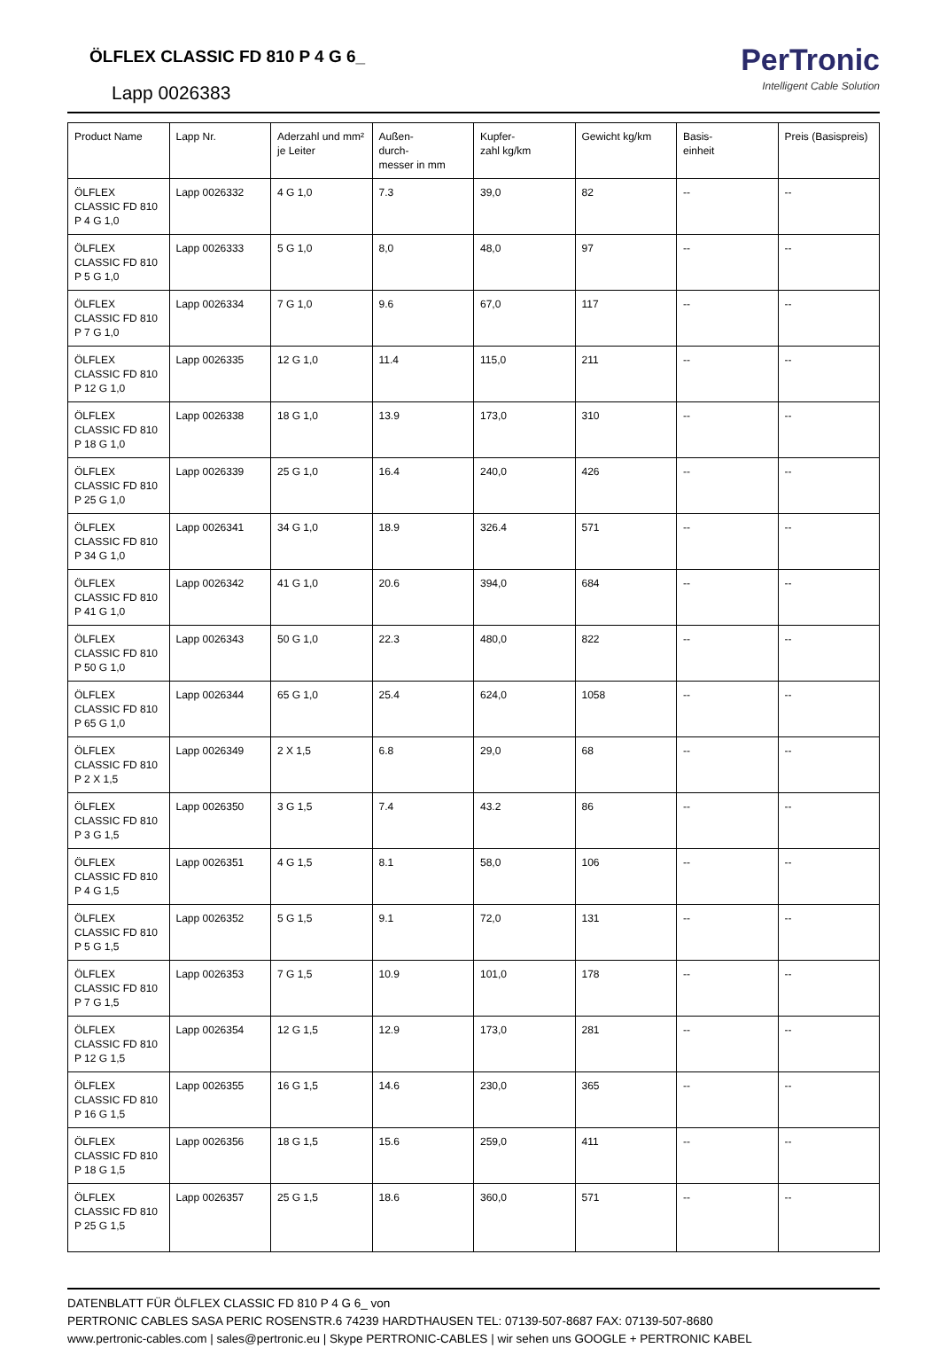ÖLFLEX CLASSIC FD 810 P 4 G 6_
Lapp 0026383
PerTronic
Intelligent Cable Solution
| Product Name | Lapp Nr. | Aderzahl und mm² je Leiter | Außen- durch- messer in mm | Kupfer- zahl kg/km | Gewicht kg/km | Basis- einheit | Preis (Basispreis) |
| --- | --- | --- | --- | --- | --- | --- | --- |
| ÖLFLEX CLASSIC FD 810 P 4 G 1,0 | Lapp 0026332 | 4 G 1,0 | 7.3 | 39,0 | 82 | -- | -- |
| ÖLFLEX CLASSIC FD 810 P 5 G 1,0 | Lapp 0026333 | 5 G 1,0 | 8,0 | 48,0 | 97 | -- | -- |
| ÖLFLEX CLASSIC FD 810 P 7 G 1,0 | Lapp 0026334 | 7 G 1,0 | 9.6 | 67,0 | 117 | -- | -- |
| ÖLFLEX CLASSIC FD 810 P 12 G 1,0 | Lapp 0026335 | 12 G 1,0 | 11.4 | 115,0 | 211 | -- | -- |
| ÖLFLEX CLASSIC FD 810 P 18 G 1,0 | Lapp 0026338 | 18 G 1,0 | 13.9 | 173,0 | 310 | -- | -- |
| ÖLFLEX CLASSIC FD 810 P 25 G 1,0 | Lapp 0026339 | 25 G 1,0 | 16.4 | 240,0 | 426 | -- | -- |
| ÖLFLEX CLASSIC FD 810 P 34 G 1,0 | Lapp 0026341 | 34 G 1,0 | 18.9 | 326.4 | 571 | -- | -- |
| ÖLFLEX CLASSIC FD 810 P 41 G 1,0 | Lapp 0026342 | 41 G 1,0 | 20.6 | 394,0 | 684 | -- | -- |
| ÖLFLEX CLASSIC FD 810 P 50 G 1,0 | Lapp 0026343 | 50 G 1,0 | 22.3 | 480,0 | 822 | -- | -- |
| ÖLFLEX CLASSIC FD 810 P 65 G 1,0 | Lapp 0026344 | 65 G 1,0 | 25.4 | 624,0 | 1058 | -- | -- |
| ÖLFLEX CLASSIC FD 810 P 2 X 1,5 | Lapp 0026349 | 2 X 1,5 | 6.8 | 29,0 | 68 | -- | -- |
| ÖLFLEX CLASSIC FD 810 P 3 G 1,5 | Lapp 0026350 | 3 G 1,5 | 7.4 | 43.2 | 86 | -- | -- |
| ÖLFLEX CLASSIC FD 810 P 4 G 1,5 | Lapp 0026351 | 4 G 1,5 | 8.1 | 58,0 | 106 | -- | -- |
| ÖLFLEX CLASSIC FD 810 P 5 G 1,5 | Lapp 0026352 | 5 G 1,5 | 9.1 | 72,0 | 131 | -- | -- |
| ÖLFLEX CLASSIC FD 810 P 7 G 1,5 | Lapp 0026353 | 7 G 1,5 | 10.9 | 101,0 | 178 | -- | -- |
| ÖLFLEX CLASSIC FD 810 P 12 G 1,5 | Lapp 0026354 | 12 G 1,5 | 12.9 | 173,0 | 281 | -- | -- |
| ÖLFLEX CLASSIC FD 810 P 16 G 1,5 | Lapp 0026355 | 16 G 1,5 | 14.6 | 230,0 | 365 | -- | -- |
| ÖLFLEX CLASSIC FD 810 P 18 G 1,5 | Lapp 0026356 | 18 G 1,5 | 15.6 | 259,0 | 411 | -- | -- |
| ÖLFLEX CLASSIC FD 810 P 25 G 1,5 | Lapp 0026357 | 25 G 1,5 | 18.6 | 360,0 | 571 | -- | -- |
DATENBLATT FÜR ÖLFLEX CLASSIC FD 810 P 4 G 6_ von
PERTRONIC CABLES SASA PERIC ROSENSTR.6 74239 HARDTHAUSEN TEL: 07139-507-8687 FAX: 07139-507-8680
www.pertronic-cables.com | sales@pertronic.eu | Skype PERTRONIC-CABLES | wir sehen uns GOOGLE + PERTRONIC KABEL